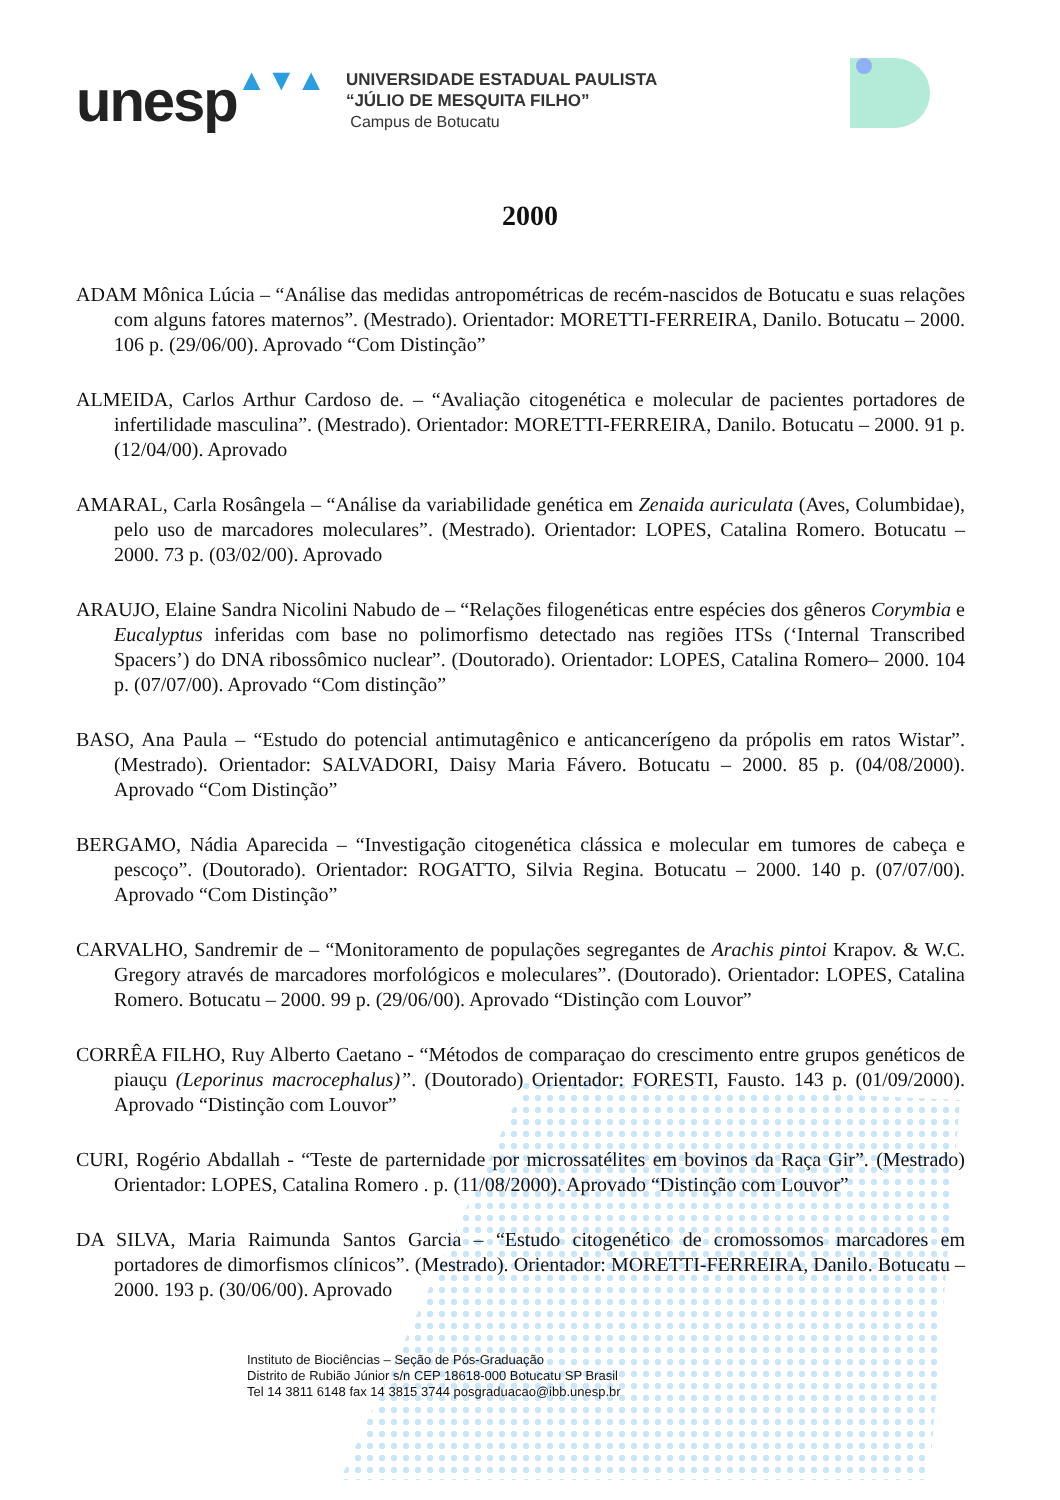unesp ▲▼▲
UNIVERSIDADE ESTADUAL PAULISTA
“JÚLIO DE MESQUITA FILHO”
Campus de Botucatu
2000
ADAM Mônica Lúcia – “Análise das medidas antropométricas de recém-nascidos de Botucatu e suas relações com alguns fatores maternos”. (Mestrado). Orientador: MORETTI-FERREIRA, Danilo. Botucatu – 2000. 106 p. (29/06/00). Aprovado “Com Distinção”
ALMEIDA, Carlos Arthur Cardoso de. – “Avaliação citogenética e molecular de pacientes portadores de infertilidade masculina”. (Mestrado). Orientador: MORETTI-FERREIRA, Danilo. Botucatu – 2000. 91 p. (12/04/00). Aprovado
AMARAL, Carla Rosângela – “Análise da variabilidade genética em Zenaida auriculata (Aves, Columbidae), pelo uso de marcadores moleculares”. (Mestrado). Orientador: LOPES, Catalina Romero. Botucatu – 2000. 73 p. (03/02/00). Aprovado
ARAUJO, Elaine Sandra Nicolini Nabudo de – “Relações filogenéticas entre espécies dos gêneros Corymbia e Eucalyptus inferidas com base no polimorfismo detectado nas regiões ITSs (‘Internal Transcribed Spacers’) do DNA ribossômico nuclear”. (Doutorado). Orientador: LOPES, Catalina Romero– 2000. 104 p. (07/07/00). Aprovado “Com distinção”
BASO, Ana Paula – “Estudo do potencial antimutagênico e anticancerígeno da própolis em ratos Wistar”. (Mestrado). Orientador: SALVADORI, Daisy Maria Fávero. Botucatu – 2000. 85 p. (04/08/2000). Aprovado “Com Distinção”
BERGAMO, Nádia Aparecida – “Investigação citogenética clássica e molecular em tumores de cabeça e pescoço”. (Doutorado). Orientador: ROGATTO, Silvia Regina. Botucatu – 2000. 140 p. (07/07/00). Aprovado “Com Distinção”
CARVALHO, Sandremir de – “Monitoramento de populações segregantes de Arachis pintoi Krapov. & W.C. Gregory através de marcadores morfológicos e moleculares”. (Doutorado). Orientador: LOPES, Catalina Romero. Botucatu – 2000. 99 p. (29/06/00). Aprovado “Distinção com Louvor”
CORRÊA FILHO, Ruy Alberto Caetano - “Métodos de comparaçao do crescimento entre grupos genéticos de piauçu (Leporinus macrocephalus)”. (Doutorado) Orientador: FORESTI, Fausto. 143 p. (01/09/2000). Aprovado “Distinção com Louvor”
CURI, Rogério Abdallah - “Teste de parternidade por microssatélites em bovinos da Raça Gir”. (Mestrado) Orientador: LOPES, Catalina Romero . p. (11/08/2000). Aprovado “Distinção com Louvor”
DA SILVA, Maria Raimunda Santos Garcia – “Estudo citogenético de cromossomos marcadores em portadores de dimorfismos clínicos”. (Mestrado). Orientador: MORETTI-FERREIRA, Danilo. Botucatu – 2000. 193 p. (30/06/00). Aprovado
Instituto de Biociências – Seção de Pós-Graduação
Distrito de Rubião Júnior s/n CEP 18618-000 Botucatu SP Brasil
Tel 14 3811 6148 fax 14 3815 3744 posgraduacao@ibb.unesp.br